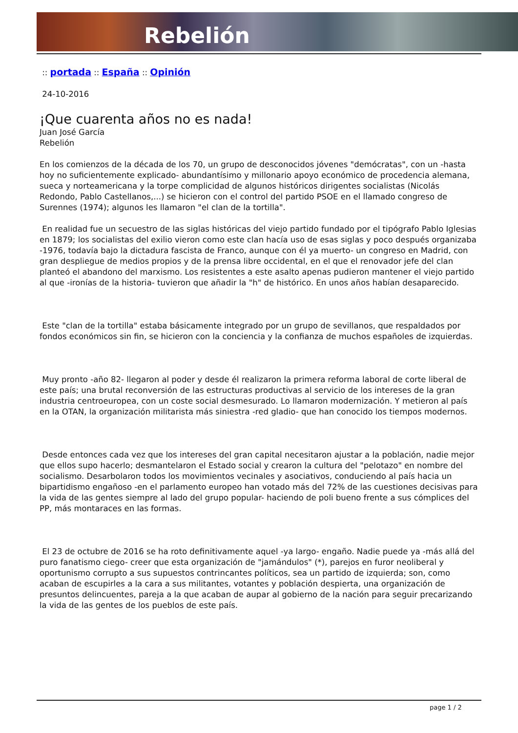Rebelión
:: portada :: España :: Opinión
24-10-2016
¡Que cuarenta años no es nada!
Juan José García
Rebelión
En los comienzos de la década de los 70, un grupo de desconocidos jóvenes "demócratas", con un -hasta hoy no suficientemente explicado- abundantísimo y millonario apoyo económico de procedencia alemana, sueca y norteamericana y la torpe complicidad de algunos históricos dirigentes socialistas (Nicolás Redondo, Pablo Castellanos,...) se hicieron con el control del partido PSOE en el llamado congreso de Surennes (1974); algunos les llamaron "el clan de la tortilla".
En realidad fue un secuestro de las siglas históricas del viejo partido fundado por el tipógrafo Pablo Iglesias en 1879; los socialistas del exilio vieron como este clan hacía uso de esas siglas y poco después organizaba -1976, todavía bajo la dictadura fascista de Franco, aunque con él ya muerto- un congreso en Madrid, con gran despliegue de medios propios y de la prensa libre occidental, en el que el renovador jefe del clan planteó el abandono del marxismo. Los resistentes a este asalto apenas pudieron mantener el viejo partido al que -ironías de la historia- tuvieron que añadir la "h" de histórico. En unos años habían desaparecido.
Este "clan de la tortilla" estaba básicamente integrado por un grupo de sevillanos, que respaldados por fondos económicos sin fin, se hicieron con la conciencia y la confianza de muchos españoles de izquierdas.
Muy pronto -año 82- llegaron al poder y desde él realizaron la primera reforma laboral de corte liberal de este país; una brutal reconversión de las estructuras productivas al servicio de los intereses de la gran industria centroeuropea, con un coste social desmesurado. Lo llamaron modernización. Y metieron al país en la OTAN, la organización militarista más siniestra -red gladio- que han conocido los tiempos modernos.
Desde entonces cada vez que los intereses del gran capital necesitaron ajustar a la población, nadie mejor que ellos supo hacerlo; desmantelaron el Estado social y crearon la cultura del "pelotazo" en nombre del socialismo. Desarbolaron todos los movimientos vecinales y asociativos, conduciendo al país hacia un bipartidismo engañoso -en el parlamento europeo han votado más del 72% de las cuestiones decisivas para la vida de las gentes siempre al lado del grupo popular- haciendo de poli bueno frente a sus cómplices del PP, más montaraces en las formas.
El 23 de octubre de 2016 se ha roto definitivamente aquel -ya largo- engaño. Nadie puede ya -más allá del puro fanatismo ciego- creer que esta organización de "jamándulos" (*), parejos en furor neoliberal y oportunismo corrupto a sus supuestos contrincantes políticos, sea un partido de izquierda; son, como acaban de escupirles a la cara a sus militantes, votantes y población despierta, una organización de presuntos delincuentes, pareja a la que acaban de aupar al gobierno de la nación para seguir precarizando la vida de las gentes de los pueblos de este país.
page 1 / 2